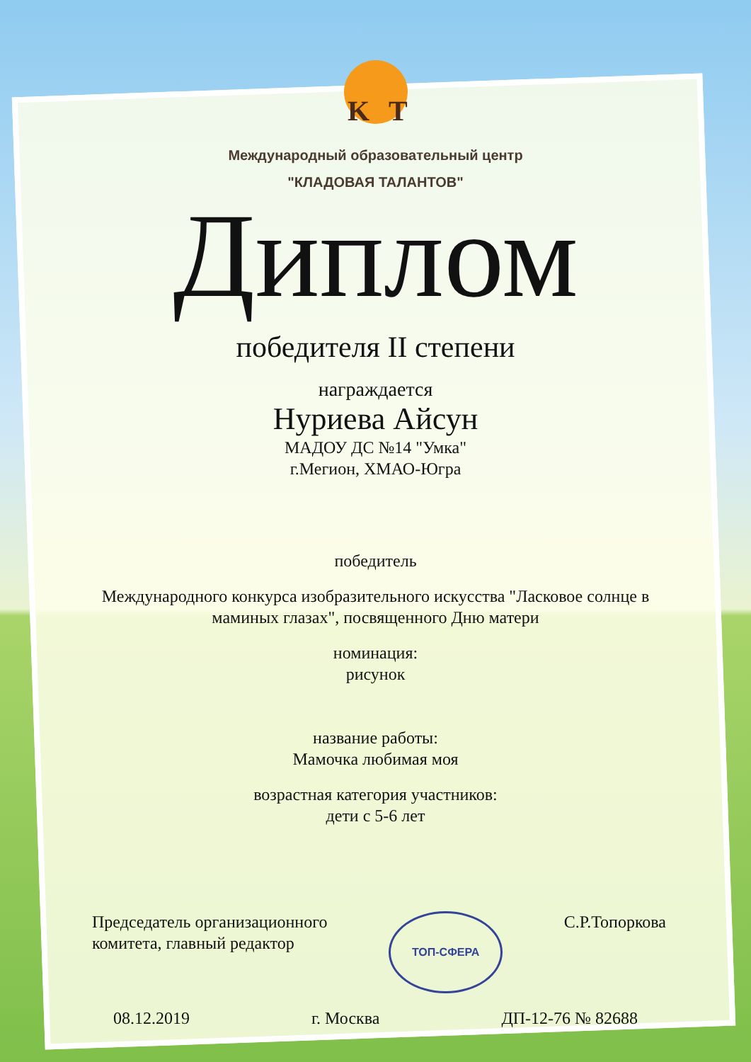K
T
Международный образовательный центр
"КЛАДОВАЯ ТАЛАНТОВ"
Диплом
победителя II степени
награждается
Нуриева Айсун
МАДОУ ДС №14 "Умка"
г.Мегион, ХМАО-Югра
победитель
Международного конкурса изобразительного искусства "Ласковое солнце в маминых глазах", посвященного Дню матери
номинация:
рисунок
название работы:
Мамочка любимая моя
возрастная категория участников:
дети с 5-6 лет
Председатель организационного
комитета, главный редактор
ТОП-СФЕРА
С.Р.Топоркова
08.12.2019 г. Москва ДП-12-76 № 82688